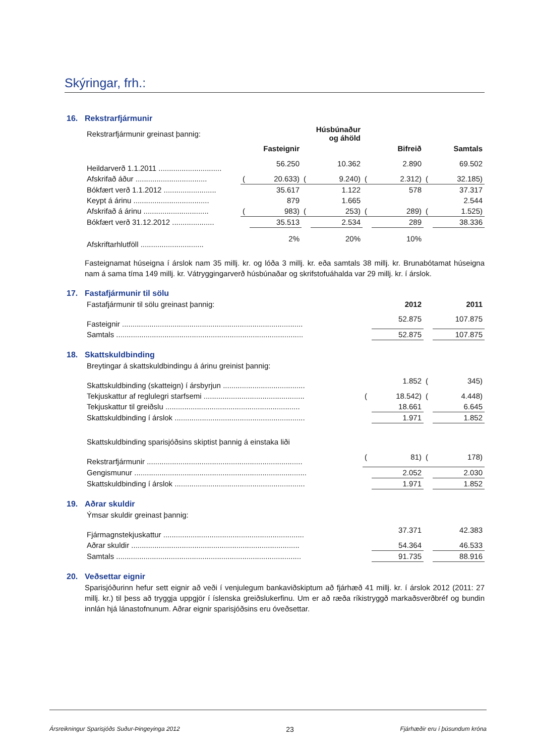Skýringar, frh.:
16. Rekstrarfjármunir
| Rekstrarfjármunir greinast þannig: | | | | Húsbúnaður og áhöld | | | | |
| | | Fasteignir | | | | Bifreið | | Samtals |
| Heildarverð 1.1.2011 .............................. | | 56.250 | | 10.362 | | 2.890 | | 69.502 |
| Afskrifað áður .................................. | ( | 20.633) | ( | 9.240) | ( | 2.312) | ( | 32.185) |
| Bókfært verð 1.1.2012 ......................... | | 35.617 | | 1.122 | | 578 | | 37.317 |
| Keypt á árinu .................................... | | 879 | | 1.665 | | | | 2.544 |
| Afskrifað á árinu ............................... | ( | 983) | ( | 253) | ( | 289) | ( | 1.525) |
| Bókfært verð 31.12.2012 .................... | | 35.513 | | 2.534 | | 289 | | 38.336 |
| Afskriftarhlutföll .............................. | | 2% | | 20% | | 10% | | |
Fasteignamat húseigna í árslok nam 35 millj. kr. og lóða 3 millj. kr. eða samtals 38 millj. kr. Brunabótamat húseigna nam á sama tíma 149 millj. kr. Vátryggingarverð húsbúnaðar og skrifstofuáhalda var 29 millj. kr. í árslok.
17. Fastafjármunir til sölu
| Fastafjármunir til sölu greinast þannig: | | 2012 | | 2011 |
| Fasteignir ...................................................................................... | | 52.875 | | 107.875 |
| Samtals ......................................................................................... | | 52.875 | | 107.875 |
18. Skattskuldbinding
| Breytingar á skattskuldbindingu á árinu greinist þannig: | | | | |
| Skattskuldbinding (skatteign) í ársbyrjun ....................................... | | 1.852 | ( | 345) |
| Tekjuskattur af reglulegri starfsemi ................................................ | ( | 18.542) | ( | 4.448) |
| Tekjuskattur til greiðslu ................................................................ | | 18.661 | | 6.645 |
| Skattskuldbinding í árslok .............................................................. | | 1.971 | | 1.852 |
| Skattskuldbinding sparisjóðsins skiptist þannig á einstaka liði | | | | |
| Rekstrarfjármunir .......................................................................... | ( | 81) | ( | 178) |
| Gengismunur .................................................................................. | | 2.052 | | 2.030 |
| Skattskuldbinding í árslok .............................................................. | | 1.971 | | 1.852 |
19. Aðrar skuldir
| Ýmsar skuldir greinast þannig: | | | | |
| Fjármagnstekjuskattur ................................................................... | | 37.371 | | 42.383 |
| Aðrar skuldir ................................................................................ | | 54.364 | | 46.533 |
| Samtals ........................................................................................ | | 91.735 | | 88.916 |
20. Veðsettar eignir
Sparisjóðurinn hefur sett eignir að veði í venjulegum bankaviðskiptum að fjárhæð 41 millj. kr. í árslok 2012 (2011: 27 millj. kr.) til þess að tryggja uppgjör í íslenska greiðslukerfinu. Um er að ræða ríkistryggð markaðsverðbréf og bundin innlán hjá lánastofnunum. Aðrar eignir sparisjóðsins eru óveðsettar.
Ársreikningur Sparisjóðs Suður-Þingeyinga 2012 23 Fjárhæðir eru í þúsundum króna